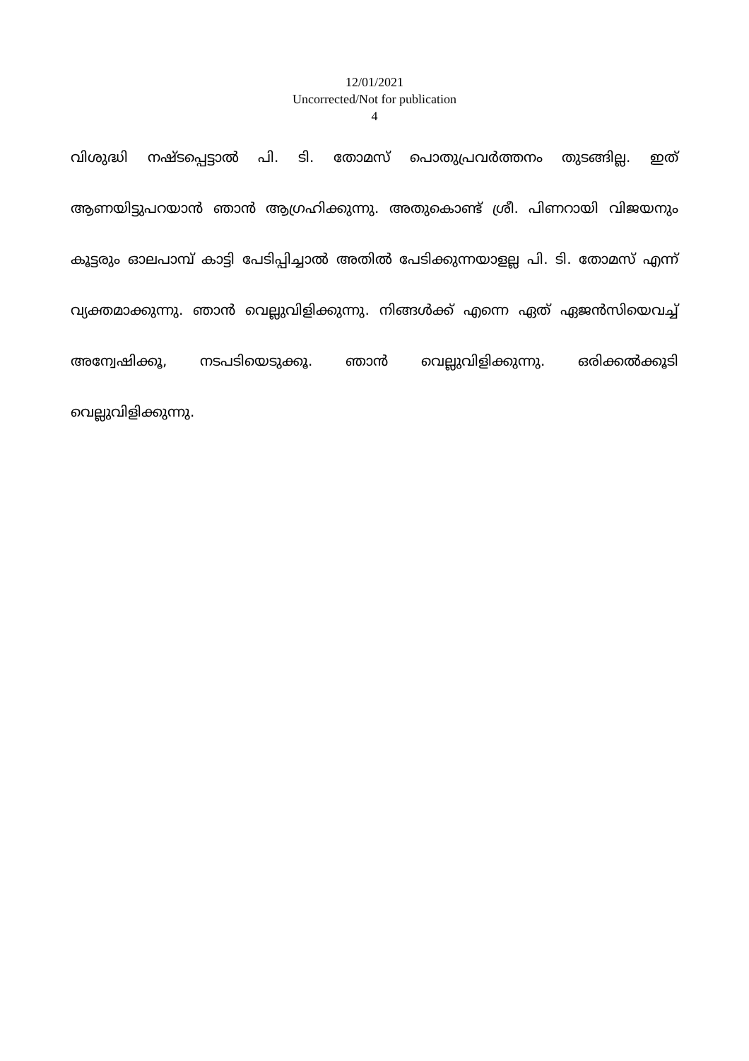12/01/2021
Uncorrected/Not for publication
4
വിശുദ്ധി നഷ്ടപ്പെട്ടാൽ പി. ടി. തോമസ് പൊതുപ്രവർത്തനം തുടങ്ങില്ല. ഇത് ആണയിട്ടുപറയാൻ ഞാൻ ആഗ്രഹിക്കുന്നു. അതുകൊണ്ട് ശ്രീ. പിണറായി വിജയനും കൂട്ടരും ഓലപാമ്പ് കാട്ടി പേടിപ്പിച്ചാൽ അതിൽ പേടിക്കുന്നയാളല്ല പി. ടി. തോമസ് എന്ന് വ്യക്തമാക്കുന്നു. ഞാൻ വെല്ലുവിളിക്കുന്നു. നിങ്ങൾക്ക് എന്നെ ഏത് ഏജൻസിയെവച്ച് അന്വേഷിക്കൂ, നടപടിയെടുക്കൂ. ഞാൻ വെല്ലുവിളിക്കുന്നു. ഒരിക്കൽക്കൂടി വെല്ലുവിളിക്കുന്നു.